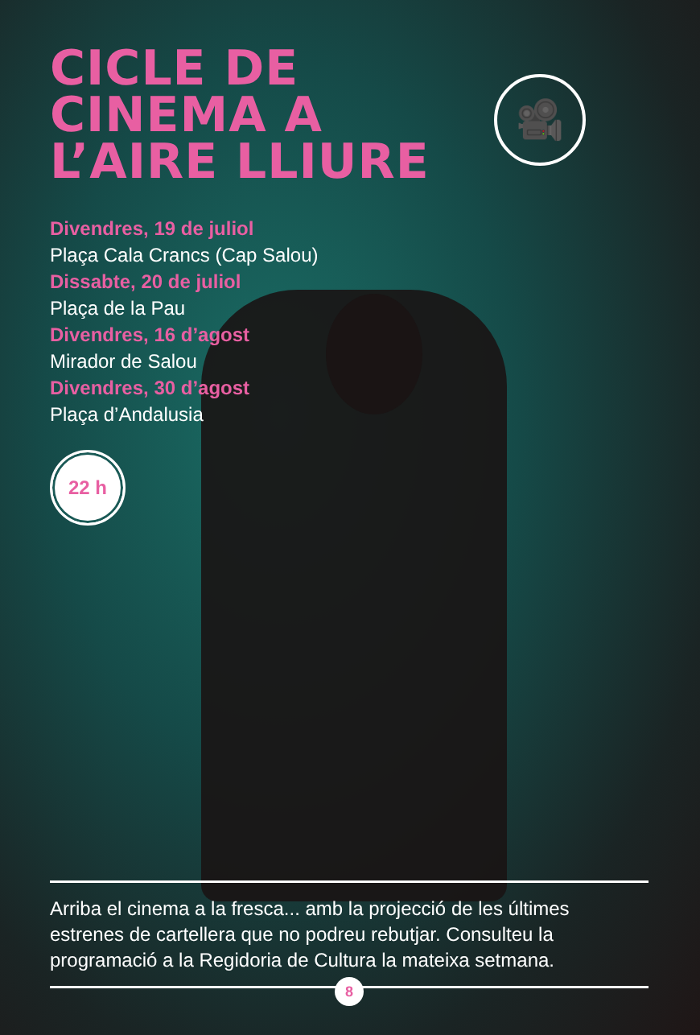🎥
CICLE DE
CINEMA A
L’AIRE LLIURE
Divendres, 19 de juliol
Plaça Cala Crancs (Cap Salou)
Dissabte, 20 de juliol
Plaça de la Pau
Divendres, 16 d’agost
Mirador de Salou
Divendres, 30 d’agost
Plaça d’Andalusia
22 h
Arriba el cinema a la fresca... amb la projecció de les últimes estrenes de cartellera que no podreu rebutjar. Consulteu la programació a la Regidoria de Cultura la mateixa setmana.
8